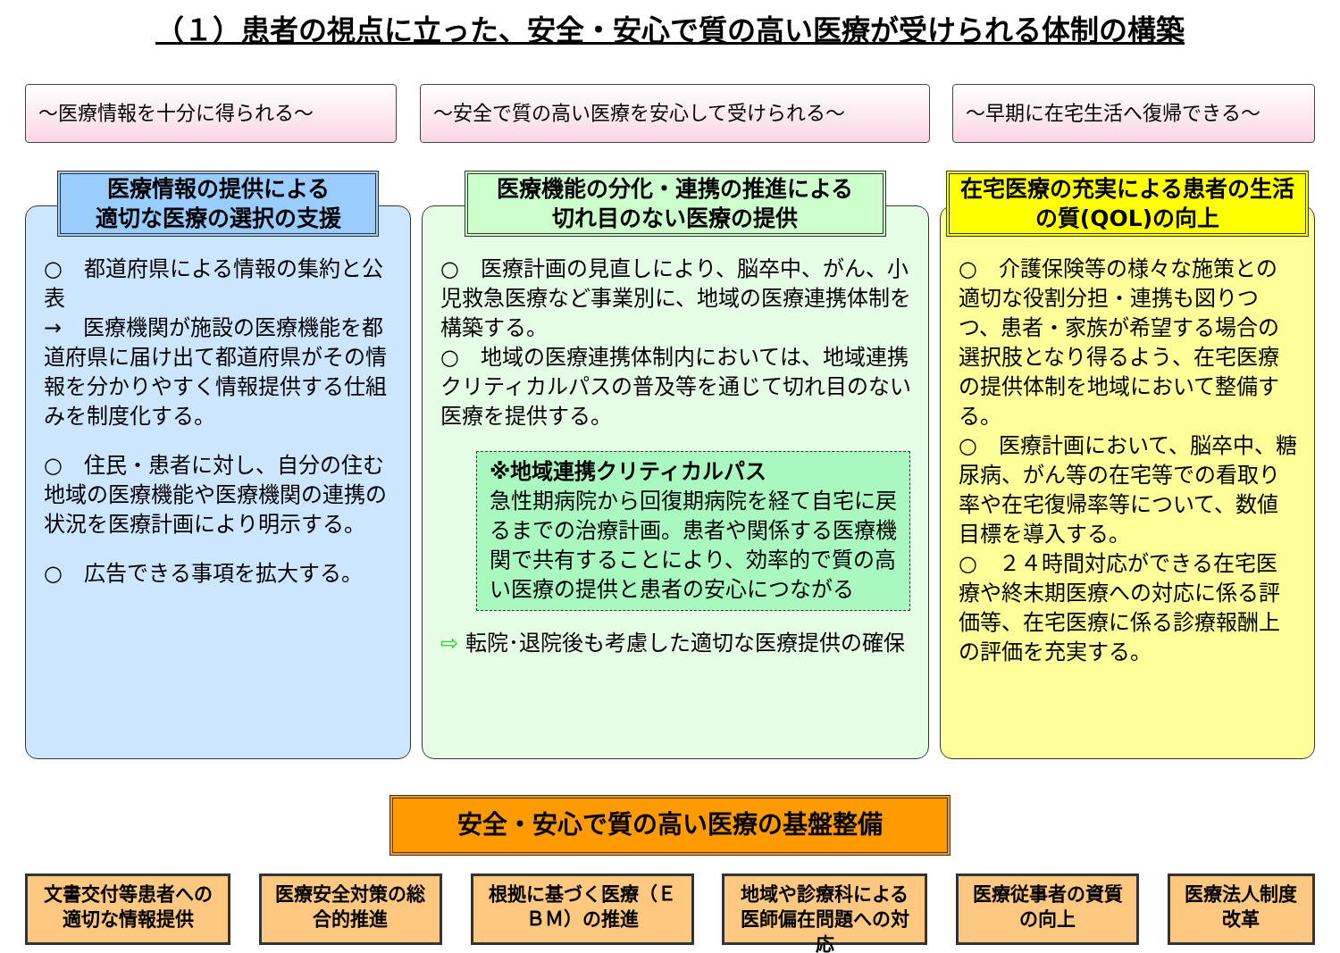（１）患者の視点に立った、安全・安心で質の高い医療が受けられる体制の構築
～医療情報を十分に得られる～ ～安全で質の高い医療を安心して受けられる～ ～早期に在宅生活へ復帰できる～
医療情報の提供による
適切な医療の選択の支援
○　都道府県による情報の集約と公表
→　医療機関が施設の医療機能を都道府県に届け出て都道府県がその情報を分かりやすく情報提供する仕組みを制度化する。
○　住民・患者に対し、自分の住む地域の医療機能や医療機関の連携の状況を医療計画により明示する。
○　広告できる事項を拡大する。
医療機能の分化・連携の推進による
切れ目のない医療の提供
○　医療計画の見直しにより、脳卒中、がん、小児救急医療など事業別に、地域の医療連携体制を構築する。
○　地域の医療連携体制内においては、地域連携クリティカルパスの普及等を通じて切れ目のない医療を提供する。
※地域連携クリティカルパス
急性期病院から回復期病院を経て自宅に戻るまでの治療計画。患者や関係する医療機関で共有することにより、効率的で質の高い医療の提供と患者の安心につながる
⇨ 転院･退院後も考慮した適切な医療提供の確保
在宅医療の充実による患者の生活の質(QOL)の向上
○　介護保険等の様々な施策との適切な役割分担・連携も図りつつ、患者・家族が希望する場合の選択肢となり得るよう、在宅医療の提供体制を地域において整備する。
○　医療計画において、脳卒中、糖尿病、がん等の在宅等での看取り率や在宅復帰率等について、数値目標を導入する。
○　２４時間対応ができる在宅医療や終末期医療への対応に係る評価等、在宅医療に係る診療報酬上の評価を充実する。
安全・安心で質の高い医療の基盤整備
文書交付等患者への適切な情報提供
医療安全対策の総合的推進
根拠に基づく医療（ＥＢＭ）の推進
地域や診療科による医師偏在問題への対応
医療従事者の資質の向上
医療法人制度改革